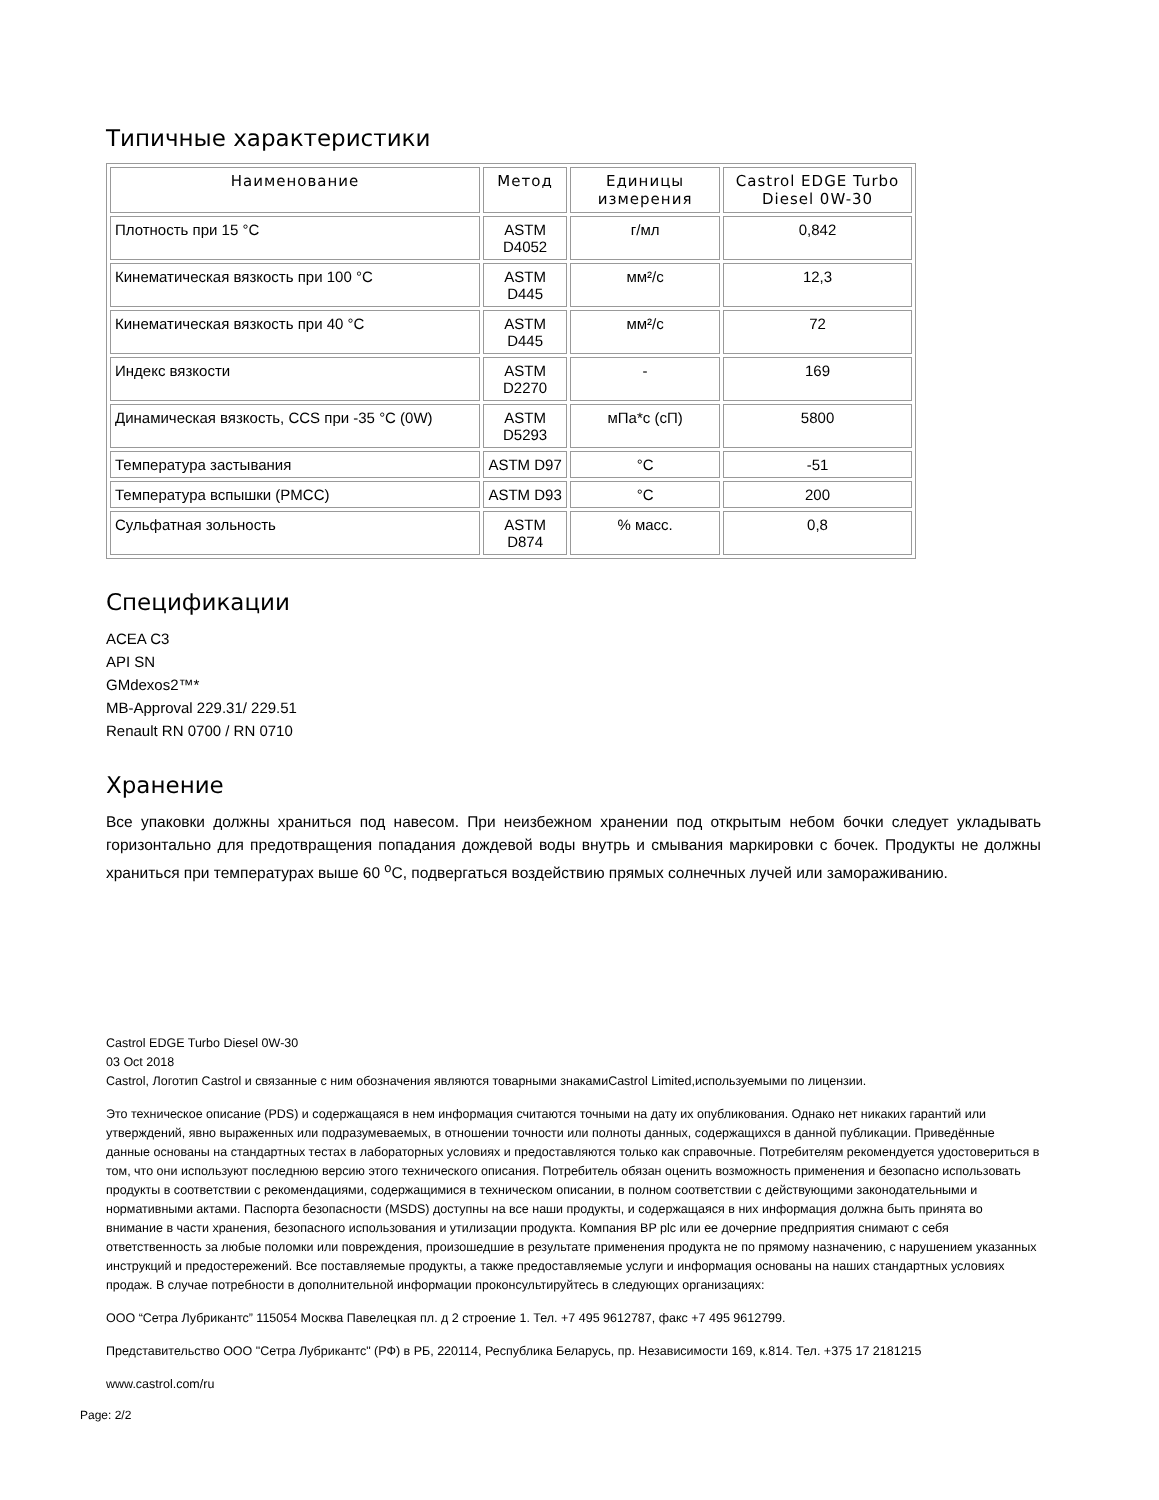Типичные характеристики
| Наименование | Метод | Единицы измерения | Castrol EDGE Turbo Diesel 0W-30 |
| --- | --- | --- | --- |
| Плотность при 15 °C | ASTM D4052 | г/мл | 0,842 |
| Кинематическая вязкость при 100 °C | ASTM D445 | мм²/с | 12,3 |
| Кинематическая вязкость при 40 °C | ASTM D445 | мм²/с | 72 |
| Индекс вязкости | ASTM D2270 | - | 169 |
| Динамическая вязкость, CCS при -35 °C (0W) | ASTM D5293 | мПа*с (сП) | 5800 |
| Температура застывания | ASTM D97 | °C | -51 |
| Температура вспышки (PMCC) | ASTM D93 | °C | 200 |
| Сульфатная зольность | ASTM D874 | % масс. | 0,8 |
Спецификации
ACEA C3
API SN
GMdexos2™*
MB-Approval 229.31/ 229.51
Renault RN 0700 / RN 0710
Хранение
Все упаковки должны храниться под навесом. При неизбежном хранении под открытым небом бочки следует укладывать горизонтально для предотвращения попадания дождевой воды внутрь и смывания маркировки с бочек. Продукты не должны храниться при температурах выше 60 <sup>o</sup>C, подвергаться воздействию прямых солнечных лучей или замораживанию.
Castrol EDGE Turbo Diesel 0W-30
03 Oct 2018
Castrol, Логотип Castrol и связанные с ним обозначения являются товарными знакамиCastrol Limited,используемыми по лицензии.
Это техническое описание (PDS) и содержащаяся в нем информация считаются точными на дату их опубликования. Однако нет никаких гарантий или утверждений, явно выраженных или подразумеваемых, в отношении точности или полноты данных, содержащихся в данной публикации. Приведённые данные основаны на стандартных тестах в лабораторных условиях и предоставляются только как справочные. Потребителям рекомендуется удостовериться в том, что они используют последнюю версию этого технического описания. Потребитель обязан оценить возможность применения и безопасно использовать продукты в соответствии с рекомендациями, содержащимися в техническом описании, в полном соответствии с действующими законодательными и нормативными актами. Паспорта безопасности (MSDS) доступны на все наши продукты, и содержащаяся в них информация должна быть принята во внимание в части хранения, безопасного использования и утилизации продукта. Компания BP plc или ее дочерние предприятия снимают с себя ответственность за любые поломки или повреждения, произошедшие в результате применения продукта не по прямому назначению, с нарушением указанных инструкций и предостережений. Все поставляемые продукты, а также предоставляемые услуги и информация основаны на наших стандартных условиях продаж. В случае потребности в дополнительной информации проконсультируйтесь в следующих организациях:
ООО “Сетра Лубрикантс” 115054 Москва Павелецкая пл. д 2 строение 1. Тел. +7 495 9612787, факс +7 495 9612799.
Представительство ООО "Сетра Лубрикантс" (РФ) в РБ, 220114, Республика Беларусь, пр. Независимости 169, к.814. Тел. +375 17 2181215
www.castrol.com/ru
Page: 2/2